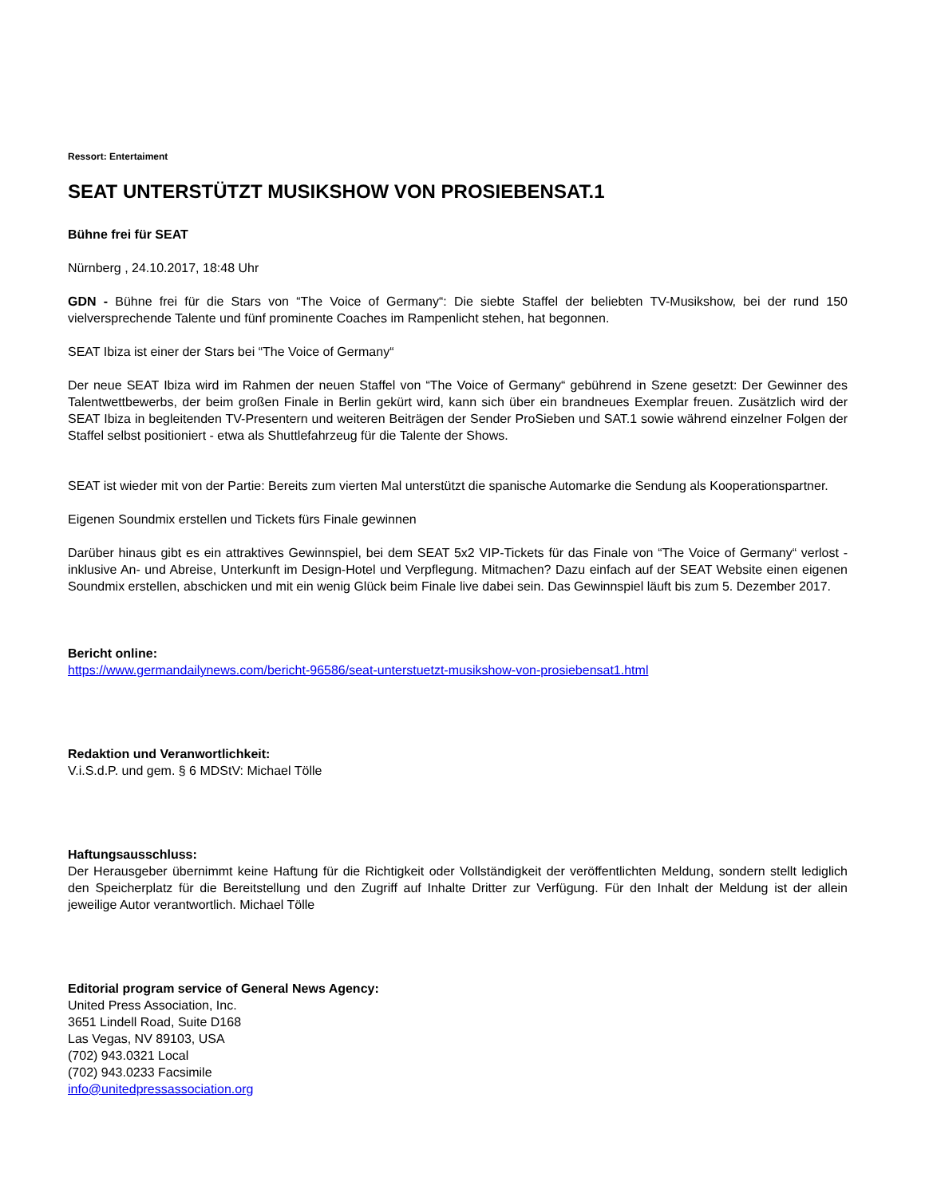Ressort: Entertaiment
SEAT UNTERSTÜTZT MUSIKSHOW VON PROSIEBENSAT.1
Bühne frei für SEAT
Nürnberg , 24.10.2017, 18:48 Uhr
GDN - Bühne frei für die Stars von “The Voice of Germany“: Die siebte Staffel der beliebten TV-Musikshow, bei der rund 150 vielversprechende Talente und fünf prominente Coaches im Rampenlicht stehen, hat begonnen.
SEAT Ibiza ist einer der Stars bei “The Voice of Germany“
Der neue SEAT Ibiza wird im Rahmen der neuen Staffel von “The Voice of Germany“ gebührend in Szene gesetzt: Der Gewinner des Talentwettbewerbs, der beim großen Finale in Berlin gekürt wird, kann sich über ein brandneues Exemplar freuen. Zusätzlich wird der SEAT Ibiza in begleitenden TV-Presentern und weiteren Beiträgen der Sender ProSieben und SAT.1 sowie während einzelner Folgen der Staffel selbst positioniert - etwa als Shuttlefahrzeug für die Talente der Shows.
SEAT ist wieder mit von der Partie: Bereits zum vierten Mal unterstützt die spanische Automarke die Sendung als Kooperationspartner.
Eigenen Soundmix erstellen und Tickets fürs Finale gewinnen
Darüber hinaus gibt es ein attraktives Gewinnspiel, bei dem SEAT 5x2 VIP-Tickets für das Finale von “The Voice of Germany“ verlost - inklusive An- und Abreise, Unterkunft im Design-Hotel und Verpflegung. Mitmachen? Dazu einfach auf der SEAT Website einen eigenen Soundmix erstellen, abschicken und mit ein wenig Glück beim Finale live dabei sein. Das Gewinnspiel läuft bis zum 5. Dezember 2017.
Bericht online:
https://www.germandailynews.com/bericht-96586/seat-unterstuetzt-musikshow-von-prosiebensat1.html
Redaktion und Veranwortlichkeit:
V.i.S.d.P. und gem. § 6 MDStV: Michael Tölle
Haftungsausschluss:
Der Herausgeber übernimmt keine Haftung für die Richtigkeit oder Vollständigkeit der veröffentlichten Meldung, sondern stellt lediglich den Speicherplatz für die Bereitstellung und den Zugriff auf Inhalte Dritter zur Verfügung. Für den Inhalt der Meldung ist der allein jeweilige Autor verantwortlich. Michael Tölle
Editorial program service of General News Agency:
United Press Association, Inc.
3651 Lindell Road, Suite D168
Las Vegas, NV 89103, USA
(702) 943.0321 Local
(702) 943.0233 Facsimile
info@unitedpressassociation.org